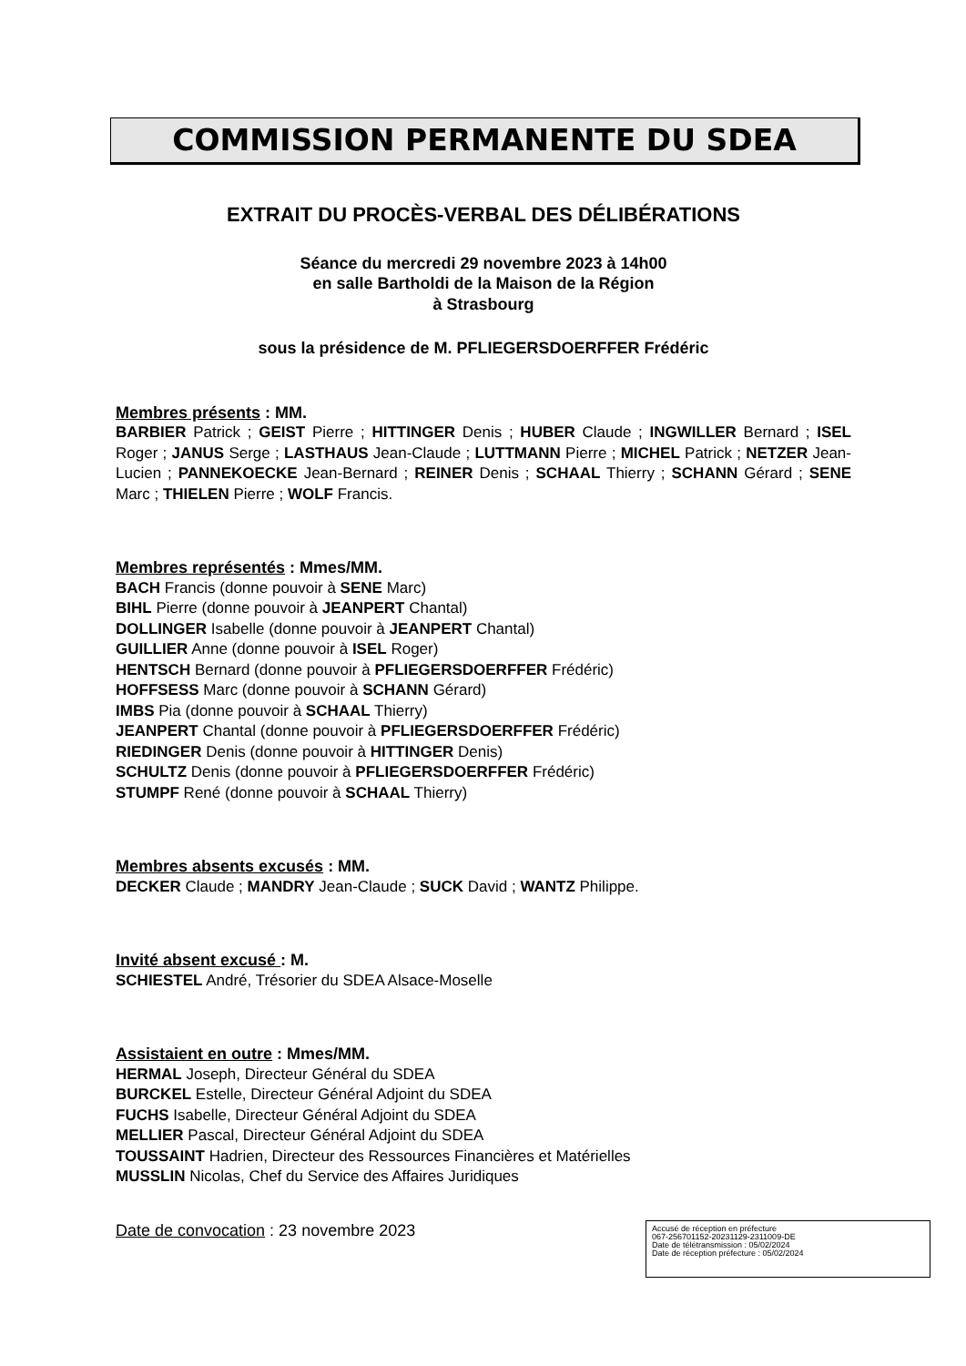COMMISSION PERMANENTE DU SDEA
EXTRAIT DU PROCÈS-VERBAL DES DÉLIBÉRATIONS
Séance du mercredi 29 novembre 2023 à 14h00
en salle Bartholdi de la Maison de la Région
à Strasbourg
sous la présidence de M. PFLIEGERSDOERFFER Frédéric
Membres présents : MM.
BARBIER Patrick ; GEIST Pierre ; HITTINGER Denis ; HUBER Claude ; INGWILLER Bernard ; ISEL Roger ; JANUS Serge ; LASTHAUS Jean-Claude ; LUTTMANN Pierre ; MICHEL Patrick ; NETZER Jean-Lucien ; PANNEKOECKE Jean-Bernard ; REINER Denis ; SCHAAL Thierry ; SCHANN Gérard ; SENE Marc ; THIELEN Pierre ; WOLF Francis.
Membres représentés : Mmes/MM.
BACH Francis (donne pouvoir à SENE Marc)
BIHL Pierre (donne pouvoir à JEANPERT Chantal)
DOLLINGER Isabelle (donne pouvoir à JEANPERT Chantal)
GUILLIER Anne (donne pouvoir à ISEL Roger)
HENTSCH Bernard (donne pouvoir à PFLIEGERSDOERFFER Frédéric)
HOFFSESS Marc (donne pouvoir à SCHANN Gérard)
IMBS Pia (donne pouvoir à SCHAAL Thierry)
JEANPERT Chantal (donne pouvoir à PFLIEGERSDOERFFER Frédéric)
RIEDINGER Denis (donne pouvoir à HITTINGER Denis)
SCHULTZ Denis (donne pouvoir à PFLIEGERSDOERFFER Frédéric)
STUMPF René (donne pouvoir à SCHAAL Thierry)
Membres absents excusés : MM.
DECKER Claude ; MANDRY Jean-Claude ; SUCK David ; WANTZ Philippe.
Invité absent excusé : M.
SCHIESTEL André, Trésorier du SDEA Alsace-Moselle
Assistaient en outre : Mmes/MM.
HERMAL Joseph, Directeur Général du SDEA
BURCKEL Estelle, Directeur Général Adjoint du SDEA
FUCHS Isabelle, Directeur Général Adjoint du SDEA
MELLIER Pascal, Directeur Général Adjoint du SDEA
TOUSSAINT Hadrien, Directeur des Ressources Financières et Matérielles
MUSSLIN Nicolas, Chef du Service des Affaires Juridiques
Date de convocation : 23 novembre 2023
Accusé de réception en préfecture
067-256701152-20231129-2311009-DE
Date de télétransmission : 05/02/2024
Date de réception préfecture : 05/02/2024